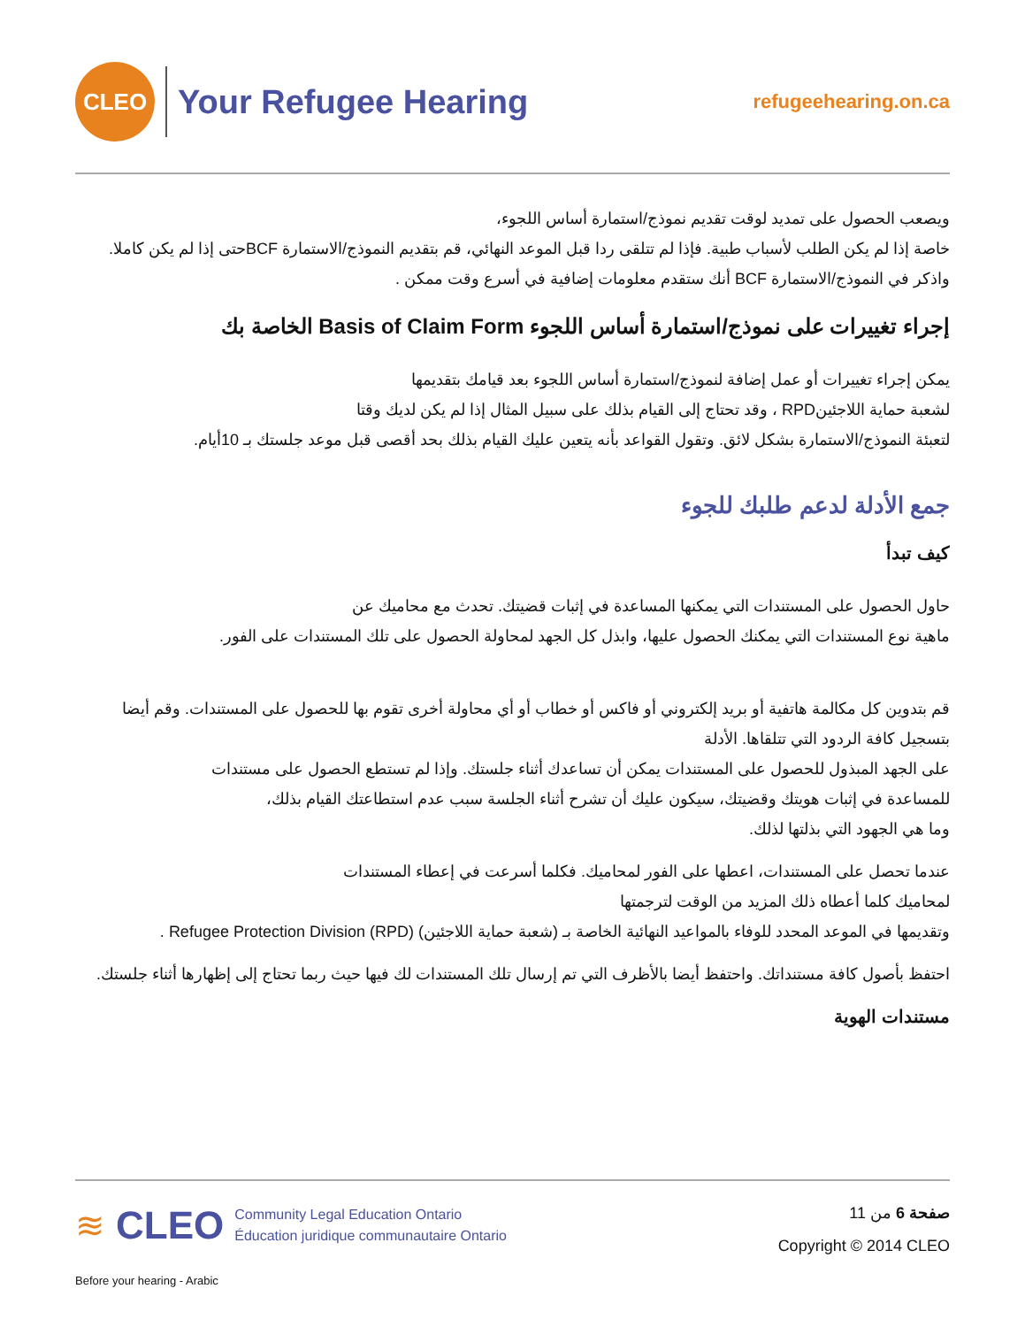CLEO
Your Refugee Hearing
refugeehearing.on.ca
ويصعب الحصول على تمديد لوقت تقديم نموذج/استمارة أساس اللجوء،
خاصة إذا لم يكن الطلب لأسباب طبية. فإذا لم تتلقى ردا قبل الموعد النهائي، قم بتقديم النموذج/الاستمارة BCFحتى إذا لم يكن كاملا.
واذكر في النموذج/الاستمارة BCF أنك ستقدم معلومات إضافية في أسرع وقت ممكن .
إجراء تغييرات على نموذج/استمارة أساس اللجوء Basis of Claim Form الخاصة بك
يمكن إجراء تغييرات أو عمل إضافة لنموذج/استمارة أساس اللجوء بعد قيامك بتقديمها
لشعبة حماية اللاجئينRPD ، وقد تحتاج إلى القيام بذلك على سبيل المثال إذا لم يكن لديك وقتا
لتعبئة النموذج/الاستمارة بشكل لائق. وتقول القواعد بأنه يتعين عليك القيام بذلك بحد أقصى قبل موعد جلستك بـ 10أيام.
جمع الأدلة لدعم طلبك للجوء
كيف تبدأ
حاول الحصول على المستندات التي يمكنها المساعدة في إثبات قضيتك. تحدث مع محاميك عن
ماهية نوع المستندات التي يمكنك الحصول عليها، وابذل كل الجهد لمحاولة الحصول على تلك المستندات على الفور.
قم بتدوين كل مكالمة هاتفية أو بريد إلكتروني أو فاكس أو خطاب أو أي محاولة أخرى تقوم بها للحصول على المستندات. وقم أيضا بتسجيل كافة الردود التي تتلقاها. الأدلة
على الجهد المبذول للحصول على المستندات يمكن أن تساعدك أثناء جلستك. وإذا لم تستطع الحصول على مستندات
للمساعدة في إثبات هويتك وقضيتك، سيكون عليك أن تشرح أثناء الجلسة سبب عدم استطاعتك القيام بذلك،
وما هي الجهود التي بذلتها لذلك.
عندما تحصل على المستندات، اعطها على الفور لمحاميك. فكلما أسرعت في إعطاء المستندات
لمحاميك كلما أعطاه ذلك المزيد من الوقت لترجمتها
وتقديمها في الموعد المحدد للوفاء بالمواعيد النهائية الخاصة بـ (شعبة حماية اللاجئين) Refugee Protection Division (RPD) .
احتفظ بأصول كافة مستنداتك. واحتفظ أيضا بالأظرف التي تم إرسال تلك المستندات لك فيها حيث ربما تحتاج إلى إظهارها أثناء جلستك.
مستندات الهوية
≋ CLEO
Community Legal Education Ontario
Éducation juridique communautaire Ontario
Before your hearing - Arabic
صفحة 6 من 11
Copyright © 2014 CLEO